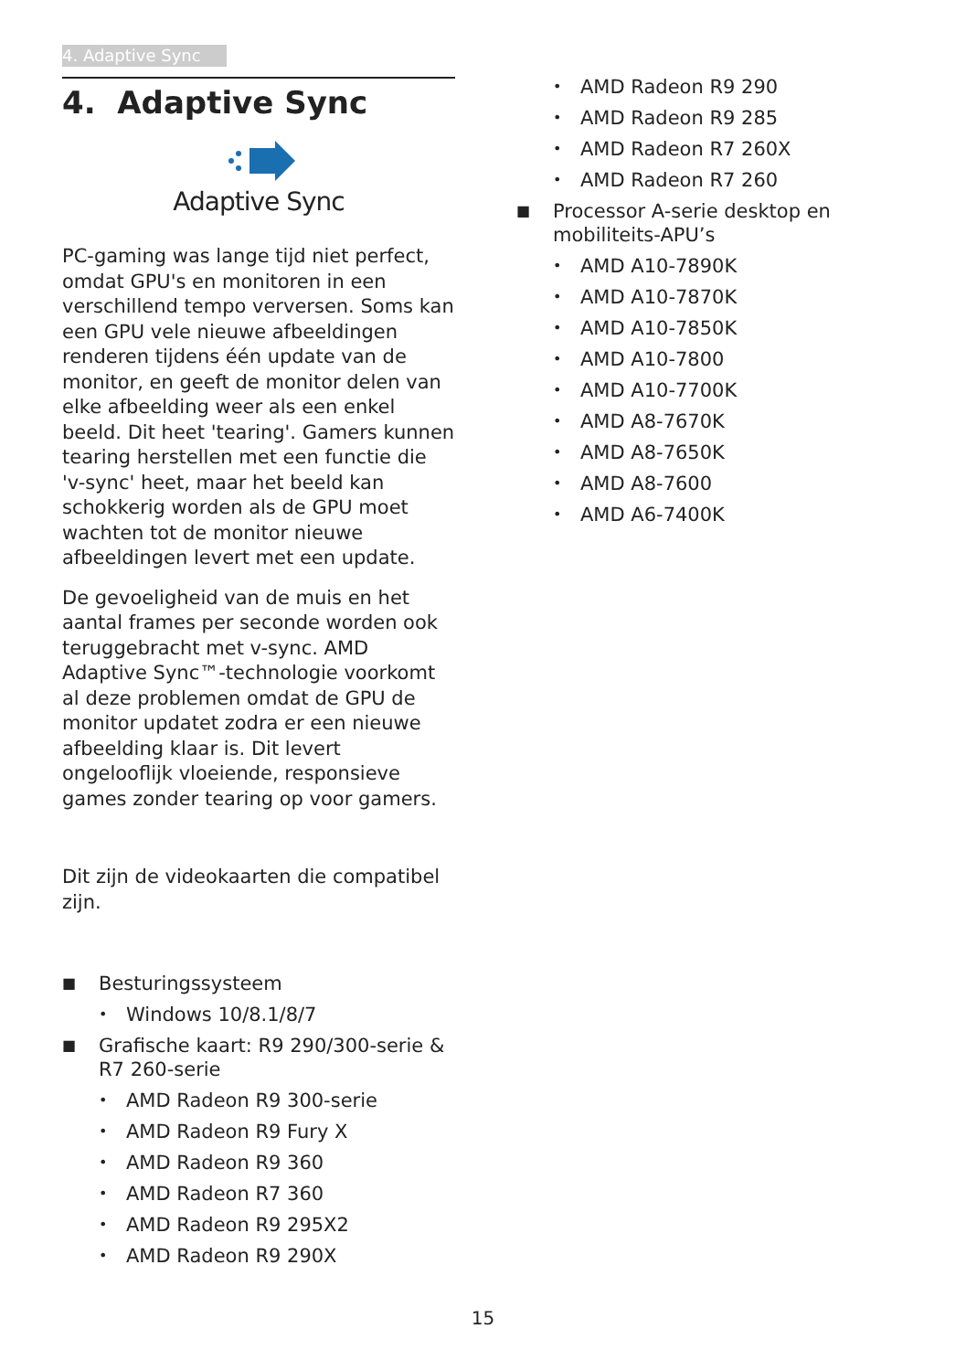4. Adaptive Sync
4. Adaptive Sync
Adaptive Sync
PC-gaming was lange tijd niet perfect, omdat GPU's en monitoren in een verschillend tempo verversen. Soms kan een GPU vele nieuwe afbeeldingen renderen tijdens één update van de monitor, en geeft de monitor delen van elke afbeelding weer als een enkel beeld. Dit heet 'tearing'. Gamers kunnen tearing herstellen met een functie die 'v-sync' heet, maar het beeld kan schokkerig worden als de GPU moet wachten tot de monitor nieuwe afbeeldingen levert met een update.
De gevoeligheid van de muis en het aantal frames per seconde worden ook teruggebracht met v-sync. AMD Adaptive Sync™-technologie voorkomt al deze problemen omdat de GPU de monitor updatet zodra er een nieuwe afbeelding klaar is. Dit levert ongelooflijk vloeiende, responsieve games zonder tearing op voor gamers.
Dit zijn de videokaarten die compatibel zijn.
■ Besturingssysteem
• Windows 10/8.1/8/7
■ Grafische kaart: R9 290/300-serie & R7 260-serie
• AMD Radeon R9 300-serie
• AMD Radeon R9 Fury X
• AMD Radeon R9 360
• AMD Radeon R7 360
• AMD Radeon R9 295X2
• AMD Radeon R9 290X
• AMD Radeon R9 290
• AMD Radeon R9 285
• AMD Radeon R7 260X
• AMD Radeon R7 260
■ Processor A-serie desktop en mobiliteits-APU’s
• AMD A10-7890K
• AMD A10-7870K
• AMD A10-7850K
• AMD A10-7800
• AMD A10-7700K
• AMD A8-7670K
• AMD A8-7650K
• AMD A8-7600
• AMD A6-7400K
15